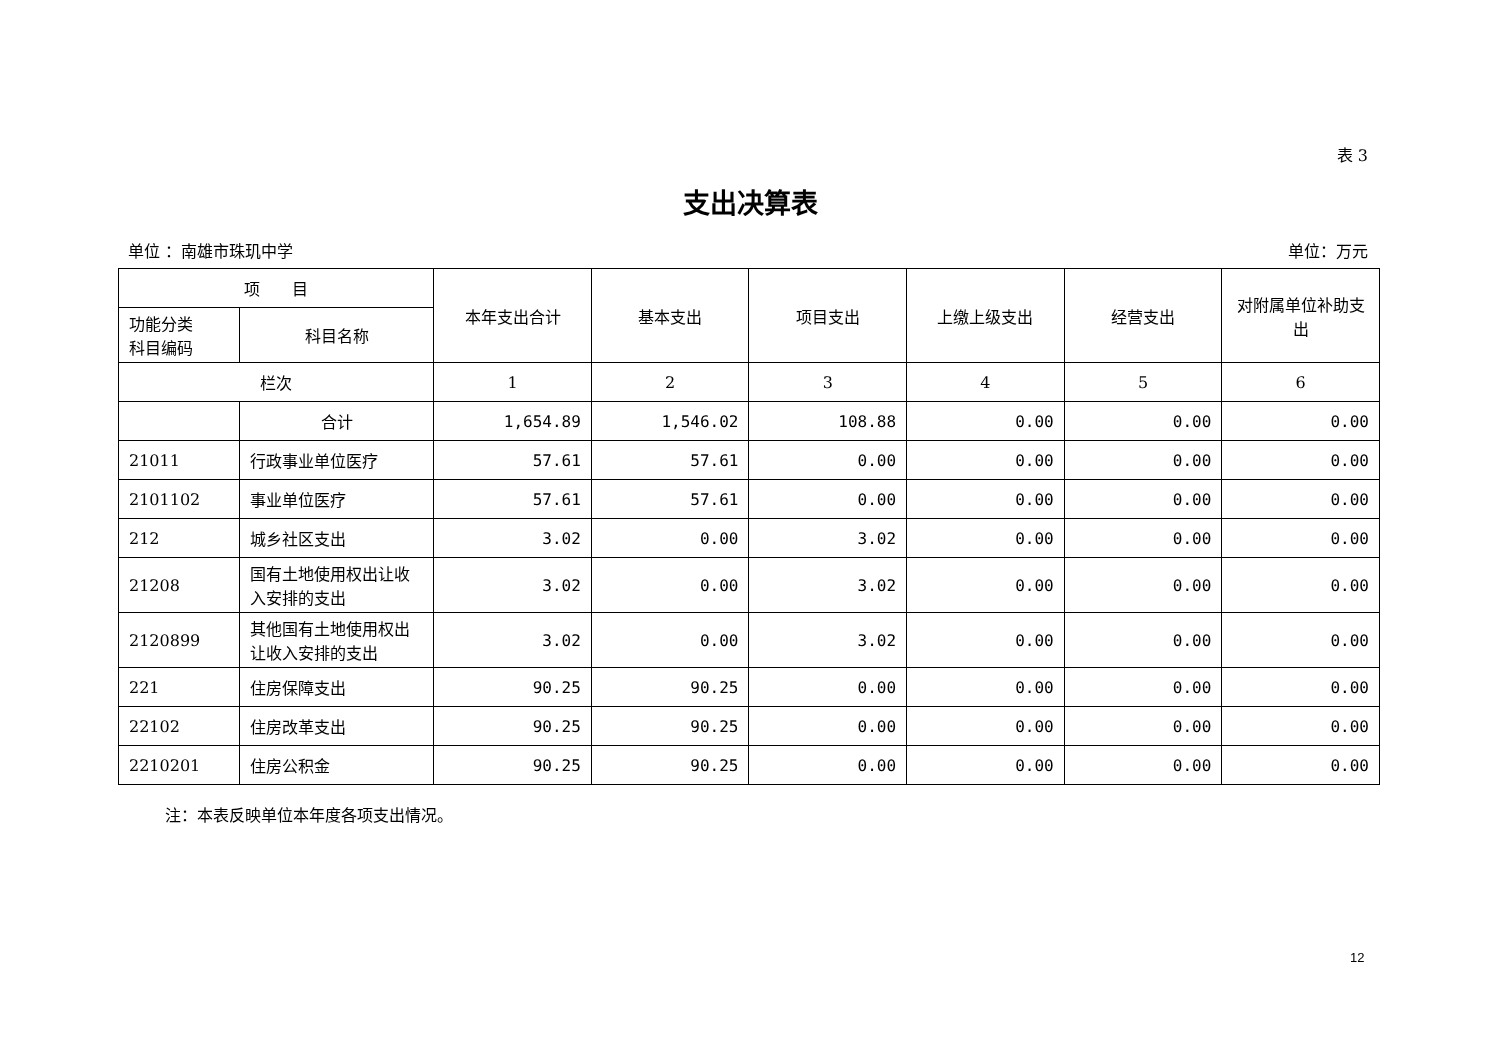表 3
支出决算表
单位 ：南雄市珠玑中学 单位：万元
| 项 目 | | 本年支出合计 | 基本支出 | 项目支出 | 上缴上级支出 | 经营支出 | 对附属单位补助支出 |
| --- | --- | --- | --- | --- | --- | --- | --- |
| 功能分类 科目编码 | 科目名称 | | | | | | |
| 栏次 | | 1 | 2 | 3 | 4 | 5 | 6 |
| | 合计 | 1,654.89 | 1,546.02 | 108.88 | 0.00 | 0.00 | 0.00 |
| 21011 | 行政事业单位医疗 | 57.61 | 57.61 | 0.00 | 0.00 | 0.00 | 0.00 |
| 2101102 | 事业单位医疗 | 57.61 | 57.61 | 0.00 | 0.00 | 0.00 | 0.00 |
| 212 | 城乡社区支出 | 3.02 | 0.00 | 3.02 | 0.00 | 0.00 | 0.00 |
| 21208 | 国有土地使用权出让收入安排的支出 | 3.02 | 0.00 | 3.02 | 0.00 | 0.00 | 0.00 |
| 2120899 | 其他国有土地使用权出让收入安排的支出 | 3.02 | 0.00 | 3.02 | 0.00 | 0.00 | 0.00 |
| 221 | 住房保障支出 | 90.25 | 90.25 | 0.00 | 0.00 | 0.00 | 0.00 |
| 22102 | 住房改革支出 | 90.25 | 90.25 | 0.00 | 0.00 | 0.00 | 0.00 |
| 2210201 | 住房公积金 | 90.25 | 90.25 | 0.00 | 0.00 | 0.00 | 0.00 |
注：本表反映单位本年度各项支出情况。
12